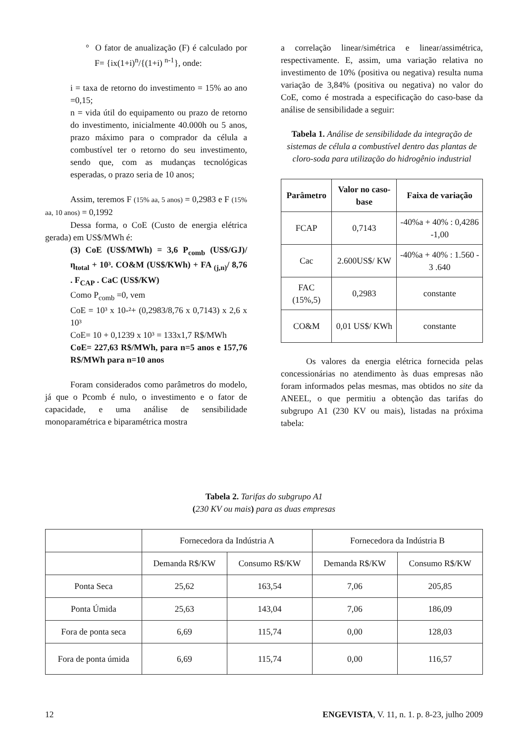° O fator de anualização (F) é calculado por F= {ix(1+i)<sup>n</sup>/{(1+i) <sup>n-1</sup>}, onde:
i = taxa de retorno do investimento = 15% ao ano =0,15;
n = vida útil do equipamento ou prazo de retorno do investimento, inicialmente 40.000h ou 5 anos, prazo máximo para o comprador da célula a combustível ter o retorno do seu investimento, sendo que, com as mudanças tecnológicas esperadas, o prazo seria de 10 anos;
Assim, teremos F (15% aa, 5 anos) = 0,2983 e F (15% aa, 10 anos) = 0,1992
Dessa forma, o CoE (Custo de energia elétrica gerada) em US$/MWh é:
(3) CoE (US$/MWh) = 3,6 P<sub>comb</sub> (US$/GJ)/ η<sub>total</sub> + 10³. CO&M (US$/KWh) + FA <sub>(j,n)</sub>/ 8,76 . F<sub>CAP</sub> . CaC (US$/KW)
Como P<sub>comb</sub> =0, vem
CoE = 10³ x 10-²+ (0,2983/8,76 x 0,7143) x 2,6 x 10³
CoE= 10 + 0,1239 x 10³ = 133x1,7 R$/MWh
CoE= 227,63 R$/MWh, para n=5 anos e 157,76 R$/MWh para n=10 anos
Foram considerados como parâmetros do modelo, já que o Pcomb é nulo, o investimento e o fator de capacidade, e uma análise de sensibilidade monoparamétrica e biparamétrica mostra
a correlação linear/simétrica e linear/assimétrica, respectivamente. E, assim, uma variação relativa no investimento de 10% (positiva ou negativa) resulta numa variação de 3,84% (positiva ou negativa) no valor do CoE, como é mostrada a especificação do caso-base da análise de sensibilidade a seguir:
Tabela 1. Análise de sensibilidade da integração de sistemas de célula a combustível dentro das plantas de cloro-soda para utilização do hidrogênio industrial
| Parâmetro | Valor no caso-base | Faixa de variação |
| --- | --- | --- |
| FCAP | 0,7143 | -40%a + 40% : 0,4286 -1,00 |
| Cac | 2.600US$/ KW | -40%a + 40% : 1.560 - 3 .640 |
| FAC (15%,5) | 0,2983 | constante |
| CO&M | 0,01 US$/ KWh | constante |
Os valores da energia elétrica fornecida pelas concessionárias no atendimento às duas empresas não foram informados pelas mesmas, mas obtidos no site da ANEEL, o que permitiu a obtenção das tarifas do subgrupo A1 (230 KV ou mais), listadas na próxima tabela:
Tabela 2. Tarifas do subgrupo A1
(230 KV ou mais) para as duas empresas
| | Fornecedora da Indústria A | | Fornecedora da Indústria B | |
| | Demanda R$/KW | Consumo R$/KW | Demanda R$/KW | Consumo R$/KW |
| Ponta Seca | 25,62 | 163,54 | 7,06 | 205,85 |
| Ponta Úmida | 25,63 | 143,04 | 7,06 | 186,09 |
| Fora de ponta seca | 6,69 | 115,74 | 0,00 | 128,03 |
| Fora de ponta úmida | 6,69 | 115,74 | 0,00 | 116,57 |
12 ENGEVISTA, V. 11, n. 1. p. 8-23, julho 2009